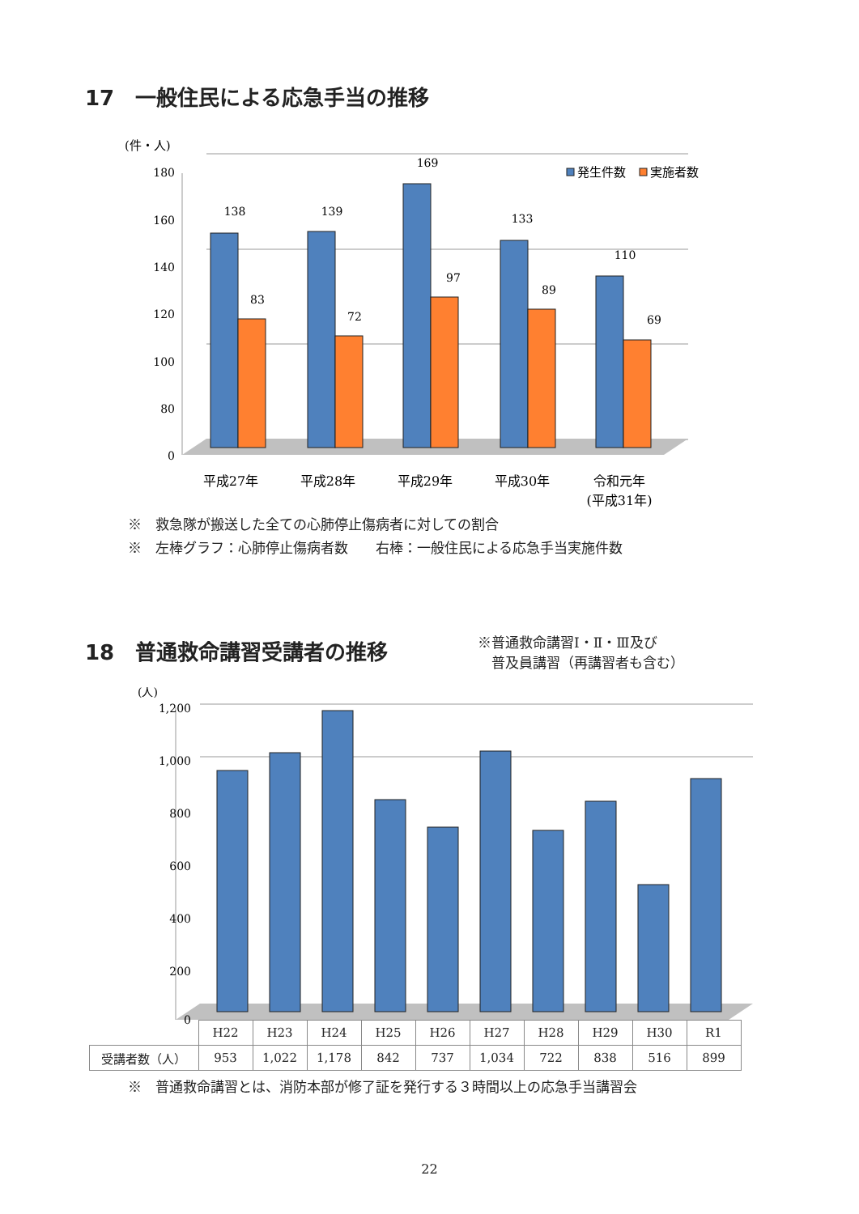17　一般住民による応急手当の推移
(件・人)
180
160
140
120
100
80
0
138
139
169
133
110
83
72
97
89
69
平成27年
平成28年
平成29年
平成30年
令和元年
(平成31年)
発生件数
実施者数
※　救急隊が搬送した全ての心肺停止傷病者に対しての割合
※　左棒グラフ：心肺停止傷病者数　　右棒：一般住民による応急手当実施件数
18　普通救命講習受講者の推移
※普通救命講習Ⅰ・Ⅱ・Ⅲ及び
　普及員講習（再講習者も含む）
(人)
1,200
1,000
800
600
400
200
0
| | H22 | H23 | H24 | H25 | H26 | H27 | H28 | H29 | H30 | R1 |
| --- | --- | --- | --- | --- | --- | --- | --- | --- | --- | --- |
| 受講者数（人） | 953 | 1,022 | 1,178 | 842 | 737 | 1,034 | 722 | 838 | 516 | 899 |
※　普通救命講習とは、消防本部が修了証を発行する３時間以上の応急手当講習会
22